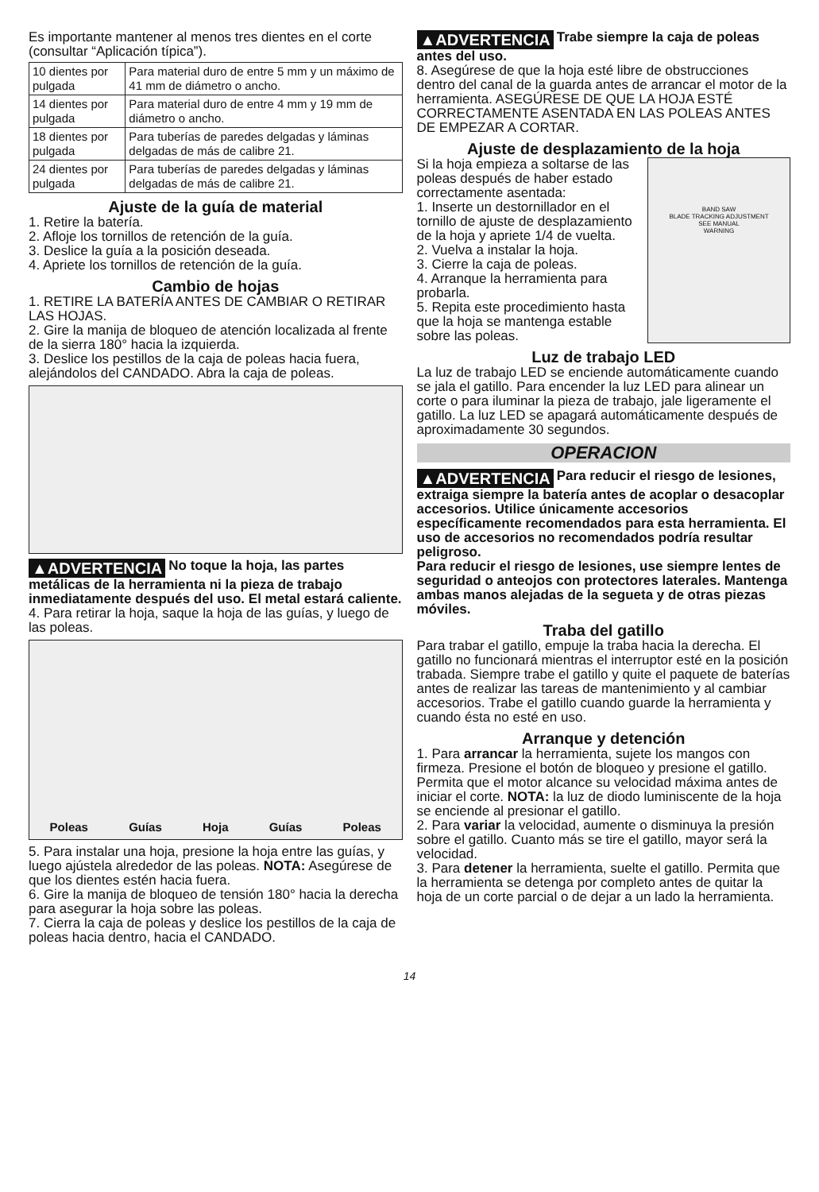Es importante mantener al menos tres dientes en el corte (consultar “Aplicación típica”).
| 10 dientes por pulgada | Para material duro de entre 5 mm y un máximo de 41 mm de diámetro o ancho. |
| 14 dientes por pulgada | Para material duro de entre 4 mm y 19 mm de diámetro o ancho. |
| 18 dientes por pulgada | Para tuberías de paredes delgadas y láminas delgadas de más de calibre 21. |
| 24 dientes por pulgada | Para tuberías de paredes delgadas y láminas delgadas de más de calibre 21. |
Ajuste de la guía de material
1. Retire la batería.
2. Afloje los tornillos de retención de la guía.
3. Deslice la guía a la posición deseada.
4. Apriete los tornillos de retención de la guía.
Cambio de hojas
1. RETIRE LA BATERÍA ANTES DE CAMBIAR O RETIRAR LAS HOJAS.
2. Gire la manija de bloqueo de atención localizada al frente de la sierra 180° hacia la izquierda.
3. Deslice los pestillos de la caja de poleas hacia fuera, alejándolos del CANDADO. Abra la caja de poleas.
▲ADVERTENCIA No toque la hoja, las partes metálicas de la herramienta ni la pieza de trabajo inmediatamente después del uso. El metal estará caliente.
4. Para retirar la hoja, saque la hoja de las guías, y luego de las poleas.
Poleas Guías Hoja Guías Poleas
5. Para instalar una hoja, presione la hoja entre las guías, y luego ajústela alrededor de las poleas. NOTA: Asegúrese de que los dientes estén hacia fuera.
6. Gire la manija de bloqueo de tensión 180° hacia la derecha para asegurar la hoja sobre las poleas.
7. Cierra la caja de poleas y deslice los pestillos de la caja de poleas hacia dentro, hacia el CANDADO.
▲ADVERTENCIA Trabe siempre la caja de poleas antes del uso.
8. Asegúrese de que la hoja esté libre de obstrucciones dentro del canal de la guarda antes de arrancar el motor de la herramienta. ASEGÚRESE DE QUE LA HOJA ESTÉ CORRECTAMENTE ASENTADA EN LAS POLEAS ANTES DE EMPEZAR A CORTAR.
Ajuste de desplazamiento de la hoja
Si la hoja empieza a soltarse de las poleas después de haber estado correctamente asentada:
1. Inserte un destornillador en el tornillo de ajuste de desplazamiento de la hoja y apriete 1/4 de vuelta.
2. Vuelva a instalar la hoja.
3. Cierre la caja de poleas.
4. Arranque la herramienta para probarla.
5. Repita este procedimiento hasta que la hoja se mantenga estable sobre las poleas.
BAND SAW
BLADE TRACKING ADJUSTMENT
SEE MANUAL
WARNING
Luz de trabajo LED
La luz de trabajo LED se enciende automáticamente cuando se jala el gatillo. Para encender la luz LED para alinear un corte o para iluminar la pieza de trabajo, jale ligeramente el gatillo. La luz LED se apagará automáticamente después de aproximadamente 30 segundos.
OPERACION
▲ADVERTENCIA Para reducir el riesgo de lesiones, extraiga siempre la batería antes de acoplar o desacoplar accesorios. Utilice únicamente accesorios específicamente recomendados para esta herramienta. El uso de accesorios no recomendados podría resultar peligroso.
Para reducir el riesgo de lesiones, use siempre lentes de seguridad o anteojos con protectores laterales. Mantenga ambas manos alejadas de la segueta y de otras piezas móviles.
Traba del gatillo
Para trabar el gatillo, empuje la traba hacia la derecha. El gatillo no funcionará mientras el interruptor esté en la posición trabada. Siempre trabe el gatillo y quite el paquete de baterías antes de realizar las tareas de mantenimiento y al cambiar accesorios. Trabe el gatillo cuando guarde la herramienta y cuando ésta no esté en uso.
Arranque y detención
1. Para arrancar la herramienta, sujete los mangos con firmeza. Presione el botón de bloqueo y presione el gatillo. Permita que el motor alcance su velocidad máxima antes de iniciar el corte. NOTA: la luz de diodo luminiscente de la hoja se enciende al presionar el gatillo.
2. Para variar la velocidad, aumente o disminuya la presión sobre el gatillo. Cuanto más se tire el gatillo, mayor será la velocidad.
3. Para detener la herramienta, suelte el gatillo. Permita que la herramienta se detenga por completo antes de quitar la hoja de un corte parcial o de dejar a un lado la herramienta.
14